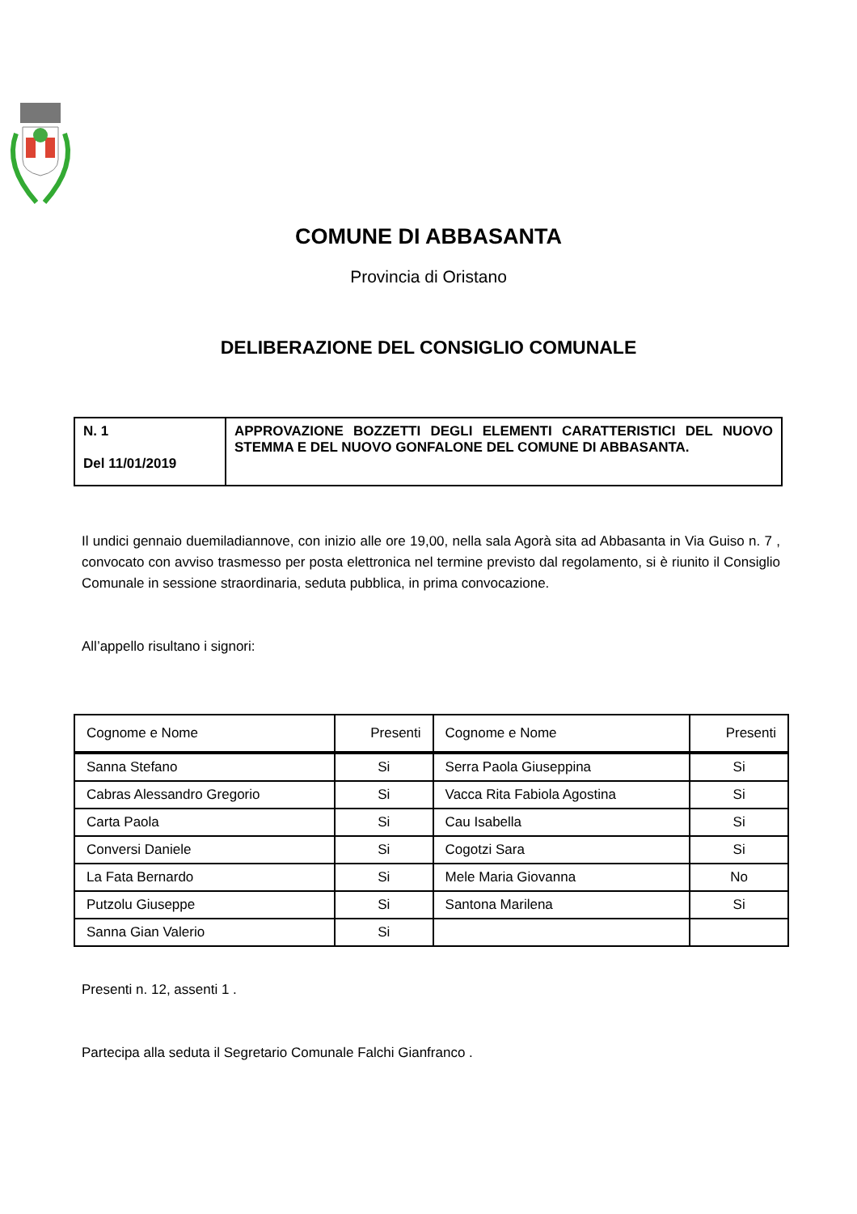COMUNE DI ABBASANTA
Provincia di Oristano
DELIBERAZIONE DEL CONSIGLIO COMUNALE
| N. 1 Del 11/01/2019 | APPROVAZIONE BOZZETTI DEGLI ELEMENTI CARATTERISTICI DEL NUOVO STEMMA E DEL NUOVO GONFALONE DEL COMUNE DI ABBASANTA. |
Il undici gennaio duemiladiannove, con inizio alle ore 19,00, nella sala Agorà sita ad Abbasanta in Via Guiso n. 7 , convocato con avviso trasmesso per posta elettronica nel termine previsto dal regolamento, si è riunito il Consiglio Comunale in sessione straordinaria, seduta pubblica, in prima convocazione.
All’appello risultano i signori:
| Cognome e Nome | Presenti | Cognome e Nome | Presenti |
| --- | --- | --- | --- |
| Sanna Stefano | Si | Serra Paola Giuseppina | Si |
| Cabras Alessandro Gregorio | Si | Vacca Rita Fabiola Agostina | Si |
| Carta Paola | Si | Cau Isabella | Si |
| Conversi Daniele | Si | Cogotzi Sara | Si |
| La Fata Bernardo | Si | Mele Maria Giovanna | No |
| Putzolu Giuseppe | Si | Santona Marilena | Si |
| Sanna Gian Valerio | Si | | |
Presenti n. 12, assenti 1 .
Partecipa alla seduta il Segretario Comunale Falchi Gianfranco .